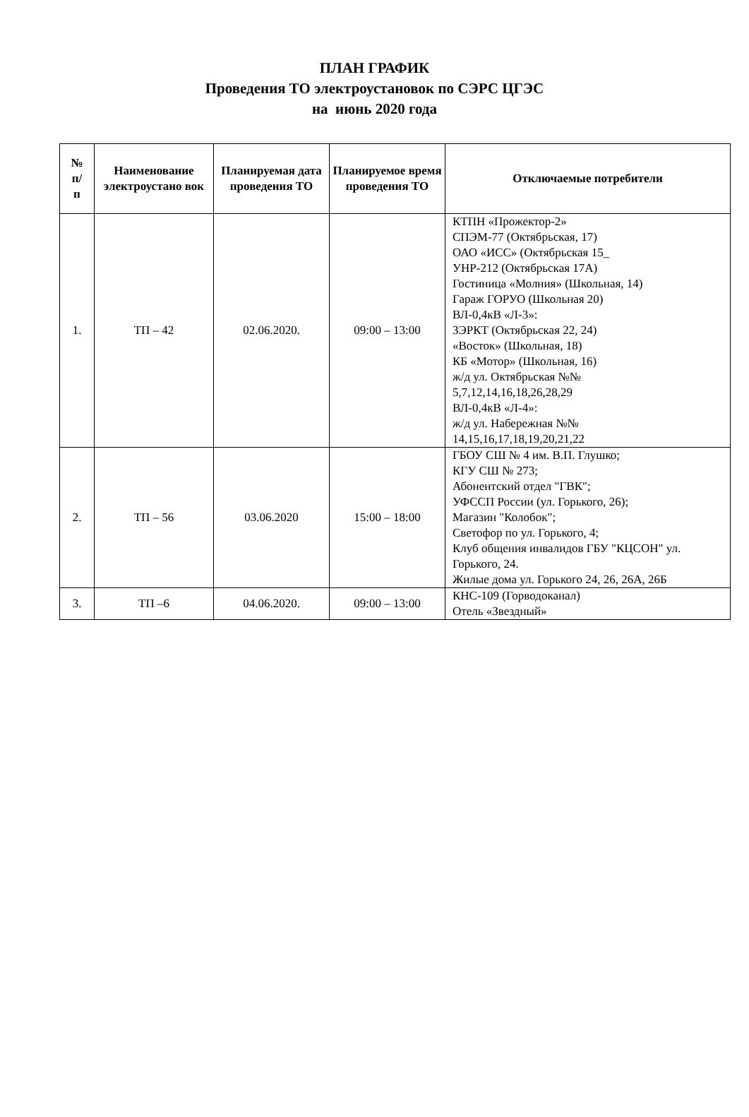ПЛАН ГРАФИК
Проведения ТО электроустановок по СЭРС ЦГЭС
на июнь 2020 года
| № п/ п | Наименование электроустано вок | Планируемая дата проведения ТО | Планируемое время проведения ТО | Отключаемые потребители |
| --- | --- | --- | --- | --- |
| 1. | ТП – 42 | 02.06.2020. | 09:00 – 13:00 | КТПН «Прожектор-2» СПЭМ-77 (Октябрьская, 17) ОАО «ИСС» (Октябрьская 15_ УНР-212 (Октябрьская 17А) Гостиница «Молния» (Школьная, 14) Гараж ГОРУО (Школьная 20) ВЛ-0,4кВ «Л-3»: ЗЭРКТ (Октябрьская 22, 24) «Восток» (Школьная, 18) КБ «Мотор» (Школьная, 16) ж/д ул. Октябрьская №№ 5,7,12,14,16,18,26,28,29 ВЛ-0,4кВ «Л-4»: ж/д ул. Набережная №№ 14,15,16,17,18,19,20,21,22 |
| 2. | ТП – 56 | 03.06.2020 | 15:00 – 18:00 | ГБОУ СШ № 4 им. В.П. Глушко; КГУ СШ № 273; Абонентский отдел "ГВК"; УФССП России (ул. Горького, 26); Магазин "Колобок"; Светофор по ул. Горького, 4; Клуб общения инвалидов ГБУ "КЦСОН" ул. Горького, 24. Жилые дома ул. Горького 24, 26, 26А, 26Б |
| 3. | ТП –6 | 04.06.2020. | 09:00 – 13:00 | КНС-109 (Горводоканал) Отель «Звездный» |